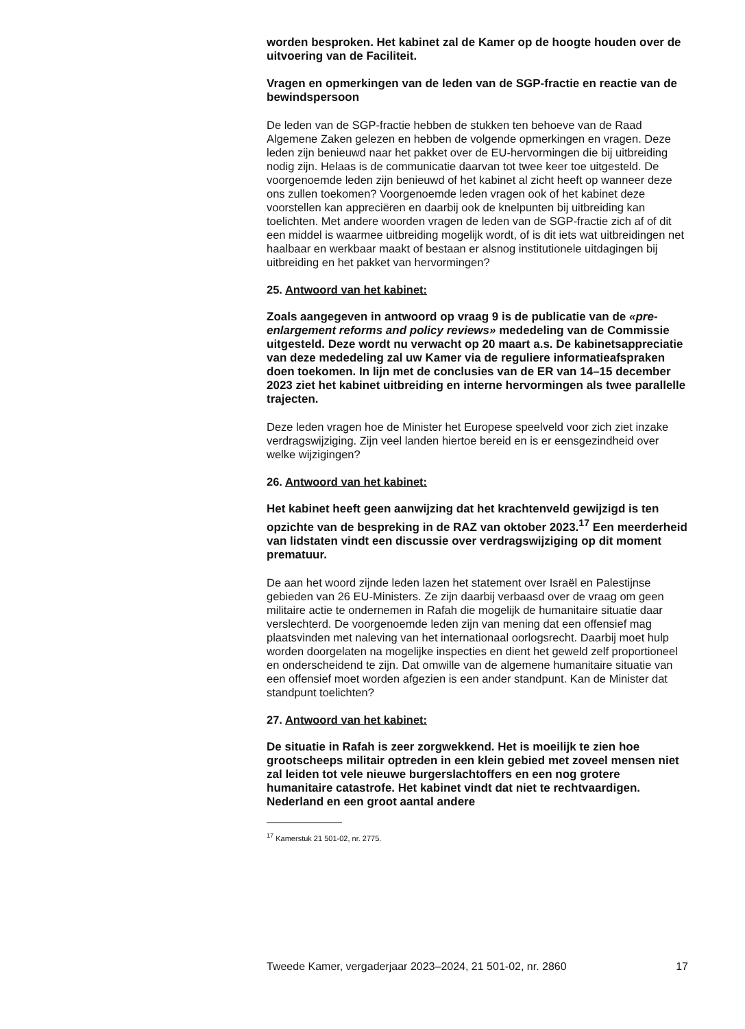worden besproken. Het kabinet zal de Kamer op de hoogte houden over de uitvoering van de Faciliteit.
Vragen en opmerkingen van de leden van de SGP-fractie en reactie van de bewindspersoon
De leden van de SGP-fractie hebben de stukken ten behoeve van de Raad Algemene Zaken gelezen en hebben de volgende opmerkingen en vragen. Deze leden zijn benieuwd naar het pakket over de EU-hervormingen die bij uitbreiding nodig zijn. Helaas is de communicatie daarvan tot twee keer toe uitgesteld. De voorgenoemde leden zijn benieuwd of het kabinet al zicht heeft op wanneer deze ons zullen toekomen? Voorgenoemde leden vragen ook of het kabinet deze voorstellen kan appreciëren en daarbij ook de knelpunten bij uitbreiding kan toelichten. Met andere woorden vragen de leden van de SGP-fractie zich af of dit een middel is waarmee uitbreiding mogelijk wordt, of is dit iets wat uitbreidingen net haalbaar en werkbaar maakt of bestaan er alsnog institutionele uitdagingen bij uitbreiding en het pakket van hervormingen?
25. Antwoord van het kabinet:
Zoals aangegeven in antwoord op vraag 9 is de publicatie van de «pre-enlargement reforms and policy reviews» mededeling van de Commissie uitgesteld. Deze wordt nu verwacht op 20 maart a.s. De kabinetsappreciatie van deze mededeling zal uw Kamer via de reguliere informatieafspraken doen toekomen. In lijn met de conclusies van de ER van 14–15 december 2023 ziet het kabinet uitbreiding en interne hervormingen als twee parallelle trajecten.
Deze leden vragen hoe de Minister het Europese speelveld voor zich ziet inzake verdragswijziging. Zijn veel landen hiertoe bereid en is er eensgezindheid over welke wijzigingen?
26. Antwoord van het kabinet:
Het kabinet heeft geen aanwijzing dat het krachtenveld gewijzigd is ten opzichte van de bespreking in de RAZ van oktober 2023.<sup>17</sup> Een meerderheid van lidstaten vindt een discussie over verdragswijziging op dit moment prematuur.
De aan het woord zijnde leden lazen het statement over Israël en Palestijnse gebieden van 26 EU-Ministers. Ze zijn daarbij verbaasd over de vraag om geen militaire actie te ondernemen in Rafah die mogelijk de humanitaire situatie daar verslechterd. De voorgenoemde leden zijn van mening dat een offensief mag plaatsvinden met naleving van het internationaal oorlogsrecht. Daarbij moet hulp worden doorgelaten na mogelijke inspecties en dient het geweld zelf proportioneel en onderscheidend te zijn. Dat omwille van de algemene humanitaire situatie van een offensief moet worden afgezien is een ander standpunt. Kan de Minister dat standpunt toelichten?
27. Antwoord van het kabinet:
De situatie in Rafah is zeer zorgwekkend. Het is moeilijk te zien hoe grootscheeps militair optreden in een klein gebied met zoveel mensen niet zal leiden tot vele nieuwe burgerslachtoffers en een nog grotere humanitaire catastrofe. Het kabinet vindt dat niet te rechtvaardigen. Nederland en een groot aantal andere
<sup>17</sup> Kamerstuk 21 501-02, nr. 2775.
Tweede Kamer, vergaderjaar 2023–2024, 21 501-02, nr. 2860 17